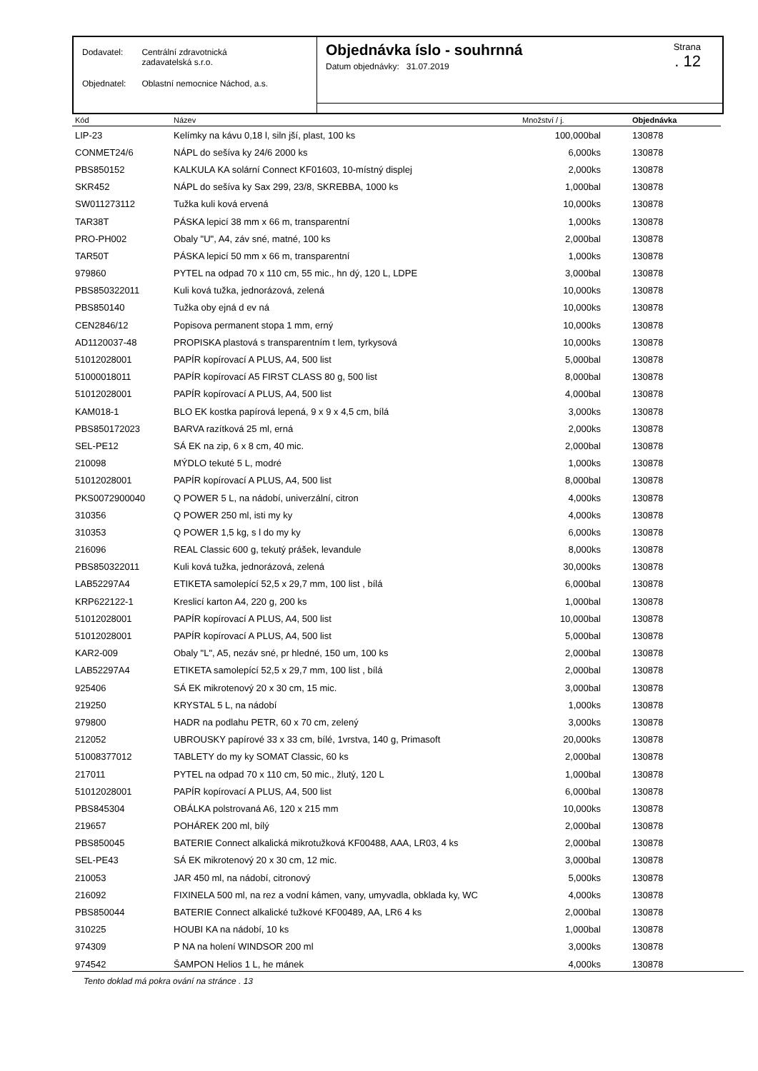| Dodavatel: | Centrální zdravotnická zadavatelská s.r.o. |
| Objednatel: | Oblastní nemocnice Náchod, a.s. |
Objednávka íslo - souhrnná
Datum objednávky: 31.07.2019
Strana
. 12
| Kód | Název | Množství / j. | Objednávka |
| --- | --- | --- | --- |
| LIP-23 | Kelímky na kávu 0,18 l, siln jší, plast, 100 ks | 100,000bal | 130878 |
| CONMET24/6 | NÁPL do sešíva ky 24/6 2000 ks | 6,000ks | 130878 |
| PBS850152 | KALKULA KA solární Connect KF01603, 10-místný displej | 2,000ks | 130878 |
| SKR452 | NÁPL do sešíva ky Sax 299, 23/8, SKREBBA, 1000 ks | 1,000bal | 130878 |
| SW011273112 | Tužka kuli ková ervená | 10,000ks | 130878 |
| TAR38T | PÁSKA lepicí 38 mm x 66 m, transparentní | 1,000ks | 130878 |
| PRO-PH002 | Obaly "U", A4, záv sné, matné, 100 ks | 2,000bal | 130878 |
| TAR50T | PÁSKA lepicí 50 mm x 66 m, transparentní | 1,000ks | 130878 |
| 979860 | PYTEL na odpad 70 x 110 cm, 55 mic., hn dý, 120 L, LDPE | 3,000bal | 130878 |
| PBS850322011 | Kuli ková tužka, jednorázová, zelená | 10,000ks | 130878 |
| PBS850140 | Tužka oby ejná d ev ná | 10,000ks | 130878 |
| CEN2846/12 | Popisova permanent stopa 1 mm, erný | 10,000ks | 130878 |
| AD1120037-48 | PROPISKA plastová s transparentním t lem, tyrkysová | 10,000ks | 130878 |
| 51012028001 | PAPÍR kopírovací A PLUS, A4, 500 list | 5,000bal | 130878 |
| 51000018011 | PAPÍR kopírovací A5 FIRST CLASS 80 g, 500 list | 8,000bal | 130878 |
| 51012028001 | PAPÍR kopírovací A PLUS, A4, 500 list | 4,000bal | 130878 |
| KAM018-1 | BLO EK kostka papírová lepená, 9 x 9 x 4,5 cm, bílá | 3,000ks | 130878 |
| PBS850172023 | BARVA razítková 25 ml, erná | 2,000ks | 130878 |
| SEL-PE12 | SÁ EK na zip, 6 x 8 cm, 40 mic. | 2,000bal | 130878 |
| 210098 | MÝDLO tekuté 5 L, modré | 1,000ks | 130878 |
| 51012028001 | PAPÍR kopírovací A PLUS, A4, 500 list | 8,000bal | 130878 |
| PKS0072900040 | Q POWER 5 L, na nádobí, univerzální, citron | 4,000ks | 130878 |
| 310356 | Q POWER 250 ml, isti my ky | 4,000ks | 130878 |
| 310353 | Q POWER 1,5 kg, s l do my ky | 6,000ks | 130878 |
| 216096 | REAL Classic 600 g, tekutý prášek, levandule | 8,000ks | 130878 |
| PBS850322011 | Kuli ková tužka, jednorázová, zelená | 30,000ks | 130878 |
| LAB52297A4 | ETIKETA samolepící 52,5 x 29,7 mm, 100 list , bílá | 6,000bal | 130878 |
| KRP622122-1 | Kreslicí karton A4, 220 g, 200 ks | 1,000bal | 130878 |
| 51012028001 | PAPÍR kopírovací A PLUS, A4, 500 list | 10,000bal | 130878 |
| 51012028001 | PAPÍR kopírovací A PLUS, A4, 500 list | 5,000bal | 130878 |
| KAR2-009 | Obaly "L", A5, nezáv sné, pr hledné, 150 um, 100 ks | 2,000bal | 130878 |
| LAB52297A4 | ETIKETA samolepící 52,5 x 29,7 mm, 100 list , bílá | 2,000bal | 130878 |
| 925406 | SÁ EK mikrotenový 20 x 30 cm, 15 mic. | 3,000bal | 130878 |
| 219250 | KRYSTAL 5 L, na nádobí | 1,000ks | 130878 |
| 979800 | HADR na podlahu PETR, 60 x 70 cm, zelený | 3,000ks | 130878 |
| 212052 | UBROUSKY papírové 33 x 33 cm, bílé, 1vrstva, 140 g, Primasoft | 20,000ks | 130878 |
| 51008377012 | TABLETY do my ky SOMAT Classic, 60 ks | 2,000bal | 130878 |
| 217011 | PYTEL na odpad 70 x 110 cm, 50 mic., žlutý, 120 L | 1,000bal | 130878 |
| 51012028001 | PAPÍR kopírovací A PLUS, A4, 500 list | 6,000bal | 130878 |
| PBS845304 | OBÁLKA polstrovaná A6, 120 x 215 mm | 10,000ks | 130878 |
| 219657 | POHÁREK 200 ml, bílý | 2,000bal | 130878 |
| PBS850045 | BATERIE Connect alkalická mikrotužková KF00488, AAA, LR03, 4 ks | 2,000bal | 130878 |
| SEL-PE43 | SÁ EK mikrotenový 20 x 30 cm, 12 mic. | 3,000bal | 130878 |
| 210053 | JAR 450 ml, na nádobí, citronový | 5,000ks | 130878 |
| 216092 | FIXINELA 500 ml, na rez a vodní kámen, vany, umyvadla, obklada ky, WC | 4,000ks | 130878 |
| PBS850044 | BATERIE Connect alkalické tužkové KF00489, AA, LR6 4 ks | 2,000bal | 130878 |
| 310225 | HOUBI KA na nádobí, 10 ks | 1,000bal | 130878 |
| 974309 | P NA na holení WINDSOR 200 ml | 3,000ks | 130878 |
| 974542 | ŠAMPON Helios 1 L, he mánek | 4,000ks | 130878 |
Tento doklad má pokra ování na stránce . 13